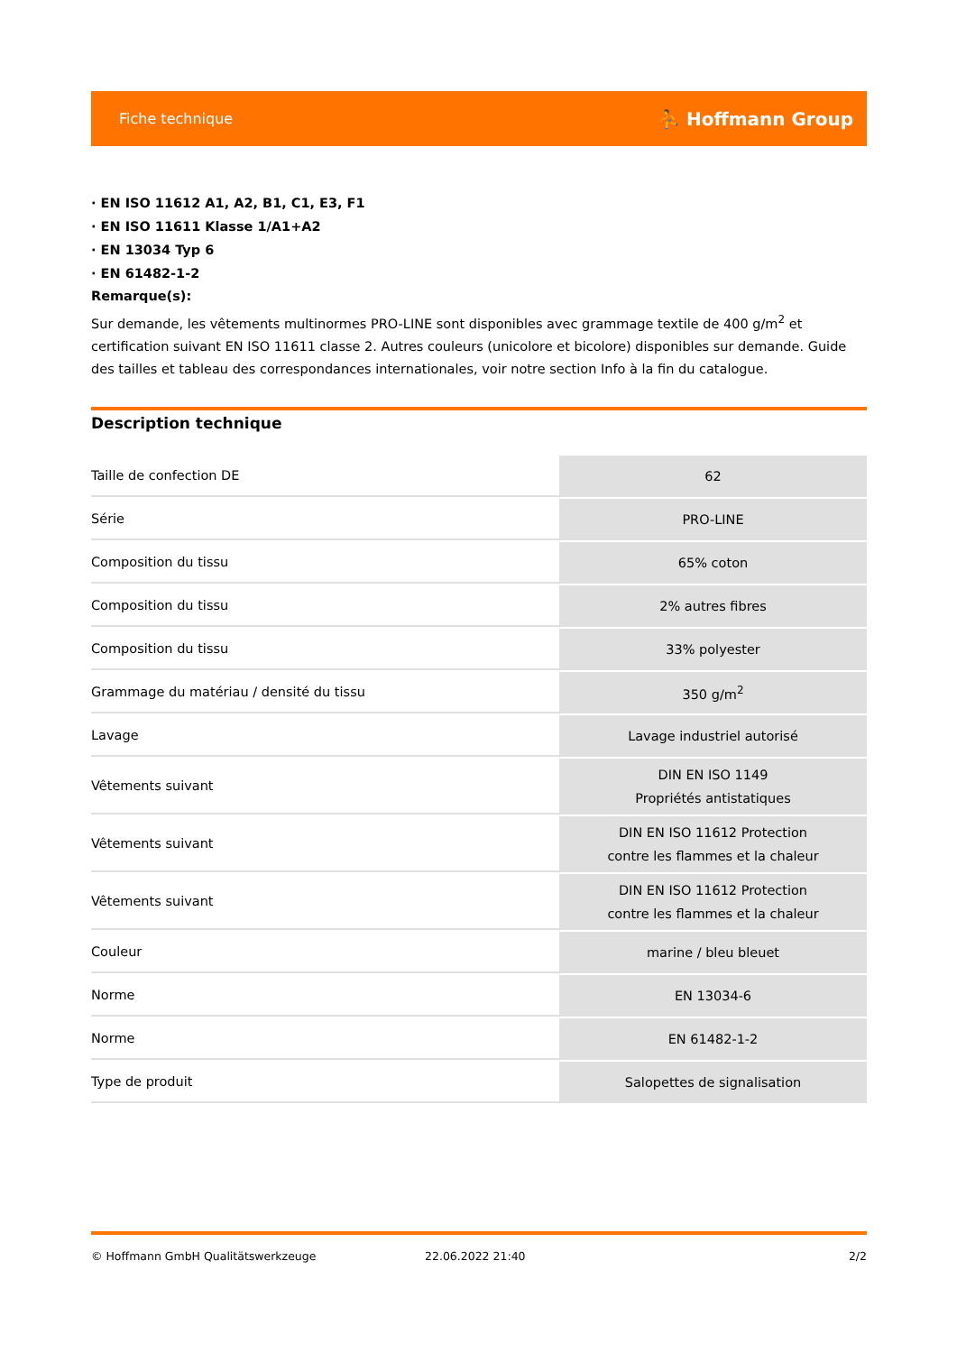Fiche technique ⛹ Hoffmann Group
· EN ISO 11612 A1, A2, B1, C1, E3, F1
· EN ISO 11611 Klasse 1/A1+A2
· EN 13034 Typ 6
· EN 61482-1-2
Remarque(s):
Sur demande, les vêtements multinormes PRO-LINE sont disponibles avec grammage textile de 400 g/m<sup>2</sup> et certification suivant EN ISO 11611 classe 2. Autres couleurs (unicolore et bicolore) disponibles sur demande. Guide des tailles et tableau des correspondances internationales, voir notre section Info à la fin du catalogue.
Description technique
| Taille de confection DE | 62 |
| Série | PRO-LINE |
| Composition du tissu | 65% coton |
| Composition du tissu | 2% autres fibres |
| Composition du tissu | 33% polyester |
| Grammage du matériau / densité du tissu | 350 g/m<sup>2</sup> |
| Lavage | Lavage industriel autorisé |
| Vêtements suivant | DIN EN ISO 1149 Propriétés antistatiques |
| Vêtements suivant | DIN EN ISO 11612 Protection contre les flammes et la chaleur |
| Vêtements suivant | DIN EN ISO 11612 Protection contre les flammes et la chaleur |
| Couleur | marine / bleu bleuet |
| Norme | EN 13034-6 |
| Norme | EN 61482-1-2 |
| Type de produit | Salopettes de signalisation |
© Hoffmann GmbH Qualitätswerkzeuge 22.06.2022 21:40 2/2